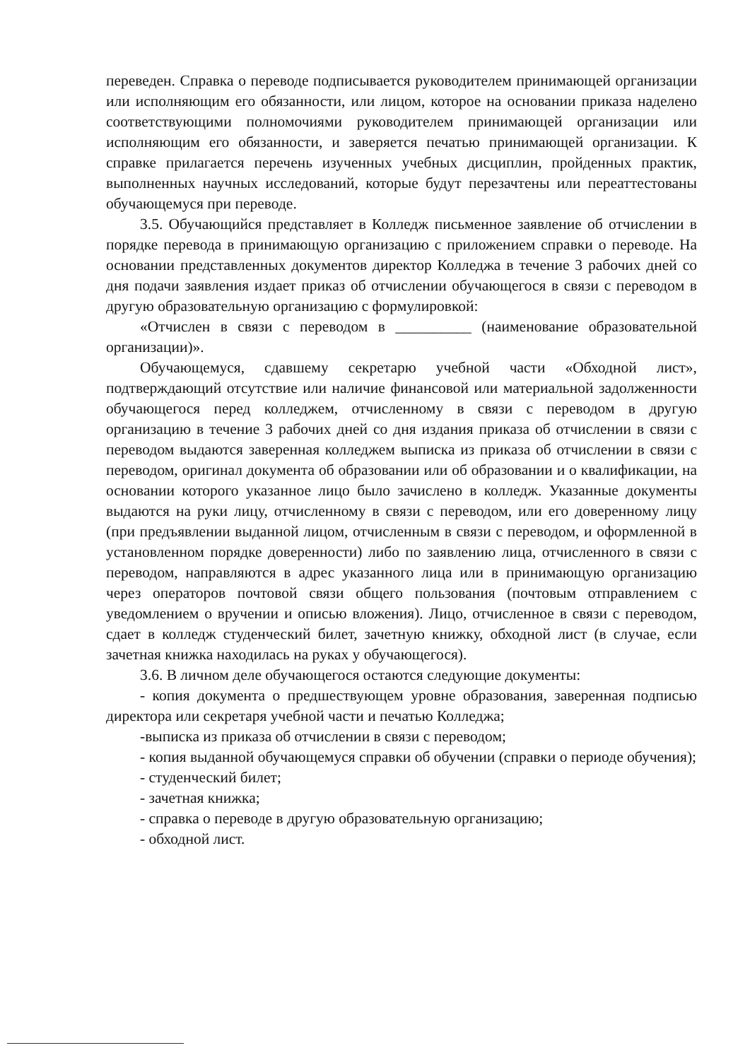переведен. Справка о переводе подписывается руководителем принимающей организации или исполняющим его обязанности, или лицом, которое на основании приказа наделено соответствующими полномочиями руководителем принимающей организации или исполняющим его обязанности, и заверяется печатью принимающей организации. К справке прилагается перечень изученных учебных дисциплин, пройденных практик, выполненных научных исследований, которые будут перезачтены или переаттестованы обучающемуся при переводе.
3.5. Обучающийся представляет в Колледж письменное заявление об отчислении в порядке перевода в принимающую организацию с приложением справки о переводе. На основании представленных документов директор Колледжа в течение 3 рабочих дней со дня подачи заявления издает приказ об отчислении обучающегося в связи с переводом в другую образовательную организацию с формулировкой:
«Отчислен в связи с переводом в __________ (наименование образовательной организации)».
Обучающемуся, сдавшему секретарю учебной части «Обходной лист», подтверждающий отсутствие или наличие финансовой или материальной задолженности обучающегося перед колледжем, отчисленному в связи с переводом в другую организацию в течение 3 рабочих дней со дня издания приказа об отчислении в связи с переводом выдаются заверенная колледжем выписка из приказа об отчислении в связи с переводом, оригинал документа об образовании или об образовании и о квалификации, на основании которого указанное лицо было зачислено в колледж. Указанные документы выдаются на руки лицу, отчисленному в связи с переводом, или его доверенному лицу (при предъявлении выданной лицом, отчисленным в связи с переводом, и оформленной в установленном порядке доверенности) либо по заявлению лица, отчисленного в связи с переводом, направляются в адрес указанного лица или в принимающую организацию через операторов почтовой связи общего пользования (почтовым отправлением с уведомлением о вручении и описью вложения). Лицо, отчисленное в связи с переводом, сдает в колледж студенческий билет, зачетную книжку, обходной лист (в случае, если зачетная книжка находилась на руках у обучающегося).
3.6. В личном деле обучающегося остаются следующие документы:
- копия документа о предшествующем уровне образования, заверенная подписью директора или секретаря учебной части и печатью Колледжа;
-выписка из приказа об отчислении в связи с переводом;
- копия выданной обучающемуся справки об обучении (справки о периоде обучения);
- студенческий билет;
- зачетная книжка;
- справка о переводе в другую образовательную организацию;
- обходной лист.